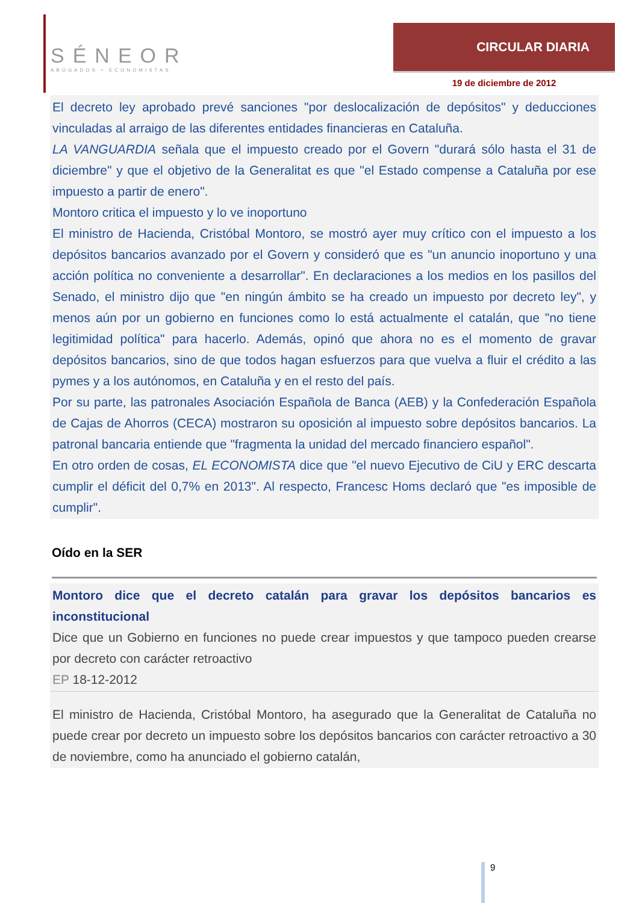SÉNEOR
ABOGADOS • ECONOMISTAS
CIRCULAR DIARIA
19 de diciembre de 2012
El decreto ley aprobado prevé sanciones "por deslocalización de depósitos" y deducciones vinculadas al arraigo de las diferentes entidades financieras en Cataluña.
LA VANGUARDIA señala que el impuesto creado por el Govern "durará sólo hasta el 31 de diciembre" y que el objetivo de la Generalitat es que "el Estado compense a Cataluña por ese impuesto a partir de enero".
Montoro critica el impuesto y lo ve inoportuno
El ministro de Hacienda, Cristóbal Montoro, se mostró ayer muy crítico con el impuesto a los depósitos bancarios avanzado por el Govern y consideró que es "un anuncio inoportuno y una acción política no conveniente a desarrollar". En declaraciones a los medios en los pasillos del Senado, el ministro dijo que "en ningún ámbito se ha creado un impuesto por decreto ley", y menos aún por un gobierno en funciones como lo está actualmente el catalán, que "no tiene legitimidad política" para hacerlo. Además, opinó que ahora no es el momento de gravar depósitos bancarios, sino de que todos hagan esfuerzos para que vuelva a fluir el crédito a las pymes y a los autónomos, en Cataluña y en el resto del país.
Por su parte, las patronales Asociación Española de Banca (AEB) y la Confederación Española de Cajas de Ahorros (CECA) mostraron su oposición al impuesto sobre depósitos bancarios. La patronal bancaria entiende que "fragmenta la unidad del mercado financiero español".
En otro orden de cosas, EL ECONOMISTA dice que "el nuevo Ejecutivo de CiU y ERC descarta cumplir el déficit del 0,7% en 2013". Al respecto, Francesc Homs declaró que "es imposible de cumplir".
Oído en la SER
Montoro dice que el decreto catalán para gravar los depósitos bancarios es inconstitucional
Dice que un Gobierno en funciones no puede crear impuestos y que tampoco pueden crearse por decreto con carácter retroactivo
EP 18-12-2012
El ministro de Hacienda, Cristóbal Montoro, ha asegurado que la Generalitat de Cataluña no puede crear por decreto un impuesto sobre los depósitos bancarios con carácter retroactivo a 30 de noviembre, como ha anunciado el gobierno catalán,
9